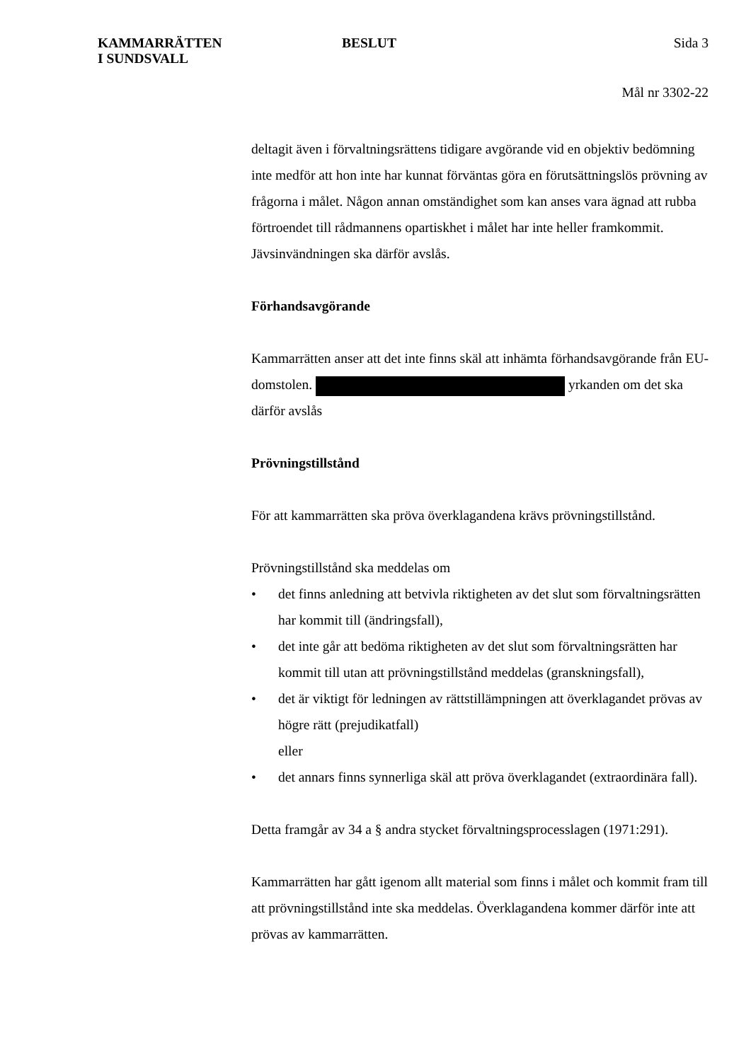KAMMARRÄTTEN
I SUNDSVALL
BESLUT Sida 3
Mål nr 3302-22
deltagit även i förvaltningsrättens tidigare avgörande vid en objektiv bedömning inte medför att hon inte har kunnat förväntas göra en förutsättningslös prövning av frågorna i målet. Någon annan omständighet som kan anses vara ägnad att rubba förtroendet till rådmannens opartiskhet i målet har inte heller framkommit. Jävsinvändningen ska därför avslås.
Förhandsavgörande
Kammarrätten anser att det inte finns skäl att inhämta förhandsavgörande från EU-domstolen. yrkanden om det ska därför avslås
Prövningstillstånd
För att kammarrätten ska pröva överklagandena krävs prövningstillstånd.
Prövningstillstånd ska meddelas om
• det finns anledning att betvivla riktigheten av det slut som förvaltningsrätten har kommit till (ändringsfall),
• det inte går att bedöma riktigheten av det slut som förvaltningsrätten har kommit till utan att prövningstillstånd meddelas (granskningsfall),
• det är viktigt för ledningen av rättstillämpningen att överklagandet prövas av högre rätt (prejudikatfall)
eller
• det annars finns synnerliga skäl att pröva överklagandet (extraordinära fall).
Detta framgår av 34 a § andra stycket förvaltningsprocesslagen (1971:291).
Kammarrätten har gått igenom allt material som finns i målet och kommit fram till att prövningstillstånd inte ska meddelas. Överklagandena kommer därför inte att prövas av kammarrätten.